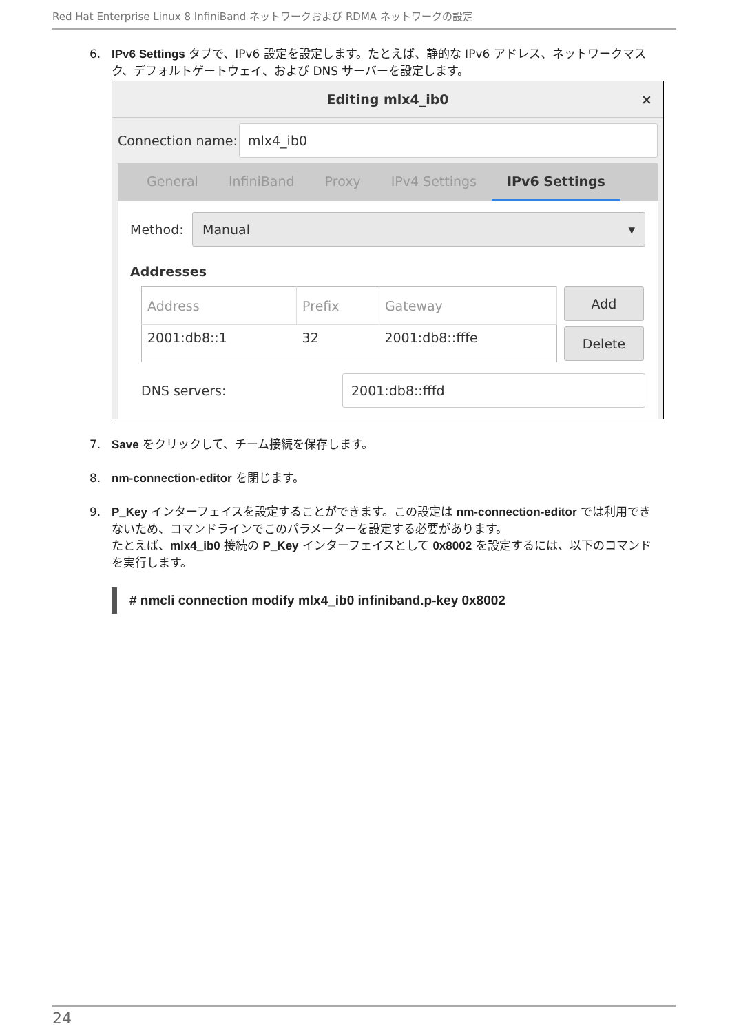Red Hat Enterprise Linux 8 InfiniBand ネットワークおよび RDMA ネットワークの設定
6. IPv6 Settings タブで、IPv6 設定を設定します。たとえば、静的な IPv6 アドレス、ネットワークマスク、デフォルトゲートウェイ、および DNS サーバーを設定します。
Editing mlx4_ib0 ×
Connection name:
mlx4_ib0
General InfiniBand Proxy IPv4 Settings IPv6 Settings
Method:
Manual ▾
Addresses
| Address | Prefix | Gateway |
| --- | --- | --- |
| 2001:db8::1 | 32 | 2001:db8::fffe |
Add
Delete
DNS servers:
2001:db8::fffd
7. Save をクリックして、チーム接続を保存します。
8. nm-connection-editor を閉じます。
9. P_Key インターフェイスを設定することができます。この設定は nm-connection-editor では利用できないため、コマンドラインでこのパラメーターを設定する必要があります。
たとえば、mlx4_ib0 接続の P_Key インターフェイスとして 0x8002 を設定するには、以下のコマンドを実行します。
# nmcli connection modify mlx4_ib0 infiniband.p-key 0x8002
24